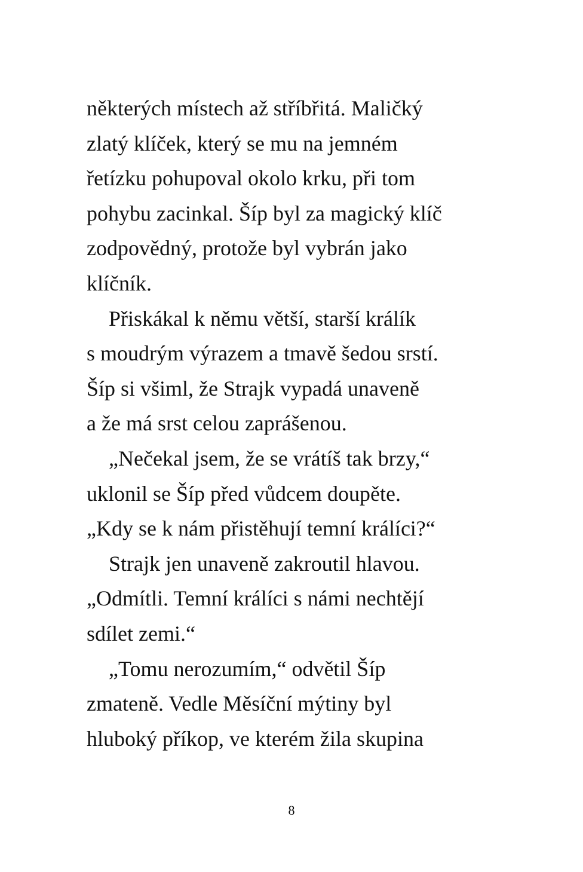některých místech až stříbřitá. Maličký
zlatý klíček, který se mu na jemném
řetízku pohupoval okolo krku, při tom
pohybu zacinkal. Šíp byl za magický klíč
zodpovědný, protože byl vybrán jako
klíčník.
Přiskákal k němu větší, starší králík
s moudrým výrazem a tmavě šedou srstí.
Šíp si všiml, že Strajk vypadá unaveně
a že má srst celou zaprášenou.
„Nečekal jsem, že se vrátíš tak brzy,“
uklonil se Šíp před vůdcem doupěte.
„Kdy se k nám přistěhují temní králíci?“
Strajk jen unaveně zakroutil hlavou.
„Odmítli. Temní králíci s námi nechtějí
sdílet zemi.“
„Tomu nerozumím,“ odvětil Šíp
zmateně. Vedle Měsíční mýtiny byl
hluboký příkop, ve kterém žila skupina
8